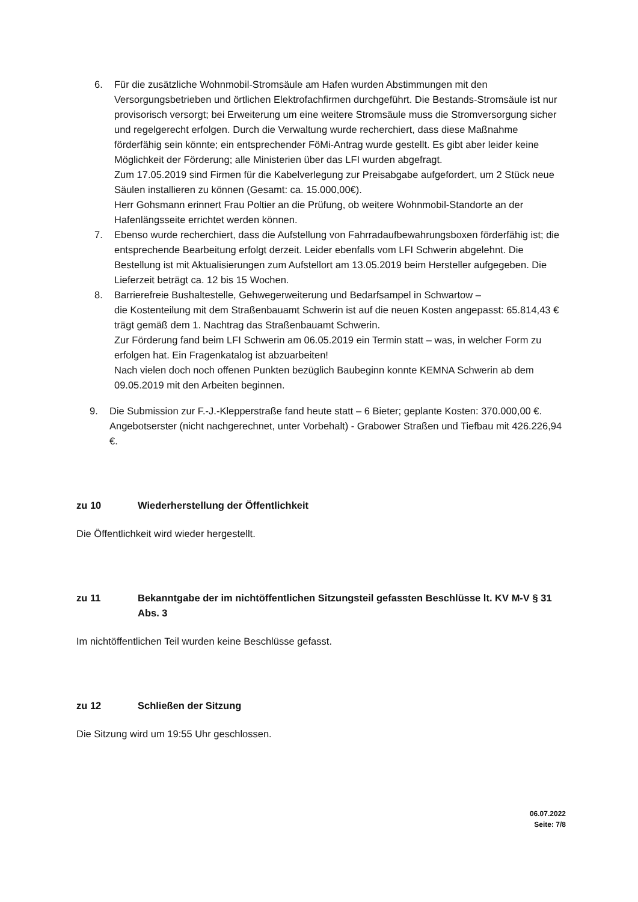6. Für die zusätzliche Wohnmobil-Stromsäule am Hafen wurden Abstimmungen mit den Versorgungsbetrieben und örtlichen Elektrofachfirmen durchgeführt. Die Bestands-Stromsäule ist nur provisorisch versorgt; bei Erweiterung um eine weitere Stromsäule muss die Stromversorgung sicher und regelgerecht erfolgen. Durch die Verwaltung wurde recherchiert, dass diese Maßnahme förderfähig sein könnte; ein entsprechender FöMi-Antrag wurde gestellt. Es gibt aber leider keine Möglichkeit der Förderung; alle Ministerien über das LFI wurden abgefragt.
Zum 17.05.2019 sind Firmen für die Kabelverlegung zur Preisabgabe aufgefordert, um 2 Stück neue Säulen installieren zu können (Gesamt: ca. 15.000,00€).
Herr Gohsmann erinnert Frau Poltier an die Prüfung, ob weitere Wohnmobil-Standorte an der Hafenlängsseite errichtet werden können.
7. Ebenso wurde recherchiert, dass die Aufstellung von Fahrradaufbewahrungsboxen förderfähig ist; die entsprechende Bearbeitung erfolgt derzeit. Leider ebenfalls vom LFI Schwerin abgelehnt. Die Bestellung ist mit Aktualisierungen zum Aufstellort am 13.05.2019 beim Hersteller aufgegeben. Die Lieferzeit beträgt ca. 12 bis 15 Wochen.
8. Barrierefreie Bushaltestelle, Gehwegerweiterung und Bedarfsampel in Schwartow –
die Kostenteilung mit dem Straßenbauamt Schwerin ist auf die neuen Kosten angepasst: 65.814,43 € trägt gemäß dem 1. Nachtrag das Straßenbauamt Schwerin.
Zur Förderung fand beim LFI Schwerin am 06.05.2019 ein Termin statt – was, in welcher Form zu erfolgen hat. Ein Fragenkatalog ist abzuarbeiten!
Nach vielen doch noch offenen Punkten bezüglich Baubeginn konnte KEMNA Schwerin ab dem 09.05.2019 mit den Arbeiten beginnen.
9. Die Submission zur F.-J.-Klepperstraße fand heute statt – 6 Bieter; geplante Kosten: 370.000,00 €. Angebotserster (nicht nachgerechnet, unter Vorbehalt) - Grabower Straßen und Tiefbau mit 426.226,94 €.
zu 10 Wiederherstellung der Öffentlichkeit
Die Öffentlichkeit wird wieder hergestellt.
zu 11 Bekanntgabe der im nichtöffentlichen Sitzungsteil gefassten Beschlüsse lt. KV M-V § 31 Abs. 3
Im nichtöffentlichen Teil wurden keine Beschlüsse gefasst.
zu 12 Schließen der Sitzung
Die Sitzung wird um 19:55 Uhr geschlossen.
06.07.2022
Seite: 7/8